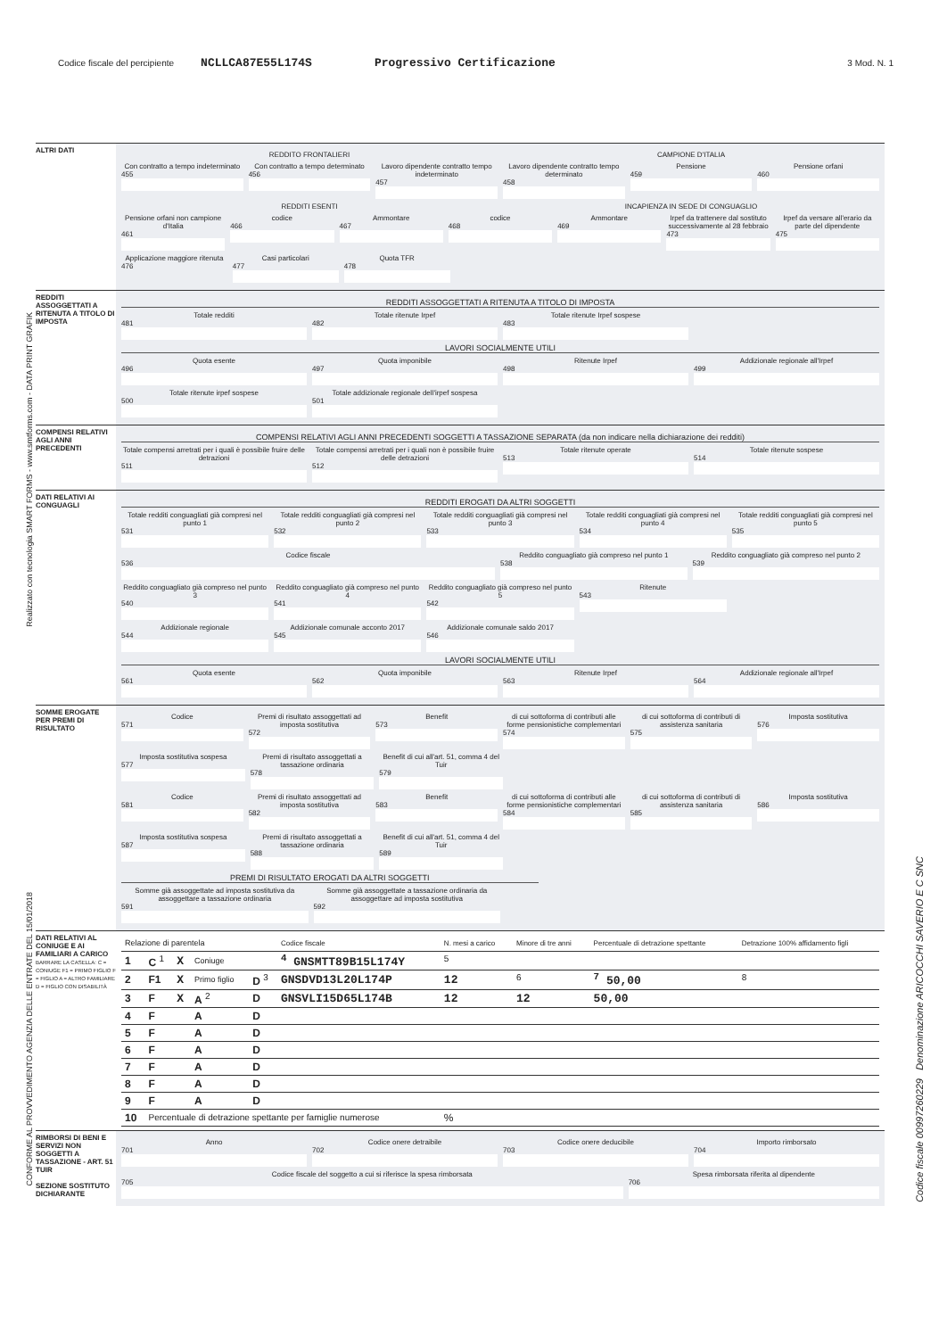Codice fiscale del percipiente NCLLCA87E55L174S Progressivo Certificazione 3 Mod. N. 1
ALTRI DATI
REDDITO FRONTALIERI CAMPIONE D'ITALIA
Con contratto a tempo indeterminato
455
Con contratto a tempo determinato
456
Lavoro dipendente contratto tempo indeterminato
457
Lavoro dipendente contratto tempo determinato
458
Pensione
459
Pensione orfani
460
REDDITI ESENTI INCAPIENZA IN SEDE DI CONGUAGLIO
Pensione orfani non campione d'Italia
461
codice
466
Ammontare
467
codice
468
Ammontare
469
Irpef da trattenere dal sostituto successivamente al 28 febbraio
473
Irpef da versare all'erario da parte del dipendente
475
Applicazione maggiore ritenuta
476
Casi particolari
477
Quota TFR
478
REDDITI ASSOGGETTATI A RITENUTA A TITOLO DI IMPOSTA
REDDITI ASSOGGETTATI A RITENUTA A TITOLO DI IMPOSTA
Totale redditi
481
Totale ritenute Irpef
482
Totale ritenute Irpef sospese
483
LAVORI SOCIALMENTE UTILI
Quota esente
496
Quota imponibile
497
Ritenute Irpef
498
Addizionale regionale all'Irpef
499
Totale ritenute irpef sospese
500
Totale addizionale regionale dell'irpef sospesa
501
COMPENSI RELATIVI AGLI ANNI PRECEDENTI
COMPENSI RELATIVI AGLI ANNI PRECEDENTI SOGGETTI A TASSAZIONE SEPARATA (da non indicare nella dichiarazione dei redditi)
Totale compensi arretrati per i quali è possibile fruire delle detrazioni
511
Totale compensi arretrati per i quali non è possibile fruire delle detrazioni
512
Totale ritenute operate
513
Totale ritenute sospese
514
DATI RELATIVI AI CONGUAGLI
REDDITI EROGATI DA ALTRI SOGGETTI
Totale redditi conguagliati già compresi nel punto 1
531
Totale redditi conguagliati già compresi nel punto 2
532
Totale redditi conguagliati già compresi nel punto 3
533
Totale redditi conguagliati già compresi nel punto 4
534
Totale redditi conguagliati già compresi nel punto 5
535
Codice fiscale
536
Reddito conguagliato già compreso nel punto 1
538
Reddito conguagliato già compreso nel punto 2
539
Reddito conguagliato già compreso nel punto 3
540
Reddito conguagliato già compreso nel punto 4
541
Reddito conguagliato già compreso nel punto 5
542
Ritenute
543
Addizionale regionale
544
Addizionale comunale acconto 2017
545
Addizionale comunale saldo 2017
546
LAVORI SOCIALMENTE UTILI
Quota esente
561
Quota imponibile
562
Ritenute Irpef
563
Addizionale regionale all'Irpef
564
SOMME EROGATE PER PREMI DI RISULTATO
Codice
571
Premi di risultato assoggettati ad imposta sostitutiva
572
Benefit
573
di cui sottoforma di contributi alle forme pensionistiche complementari
574
di cui sottoforma di contributi di assistenza sanitaria
575
Imposta sostitutiva
576
Imposta sostitutiva sospesa
577
Premi di risultato assoggettati a tassazione ordinaria
578
Benefit di cui all'art. 51, comma 4 del Tuir
579
Codice
581
Premi di risultato assoggettati ad imposta sostitutiva
582
Benefit
583
di cui sottoforma di contributi alle forme pensionistiche complementari
584
di cui sottoforma di contributi di assistenza sanitaria
585
Imposta sostitutiva
586
Imposta sostitutiva sospesa
587
Premi di risultato assoggettati a tassazione ordinaria
588
Benefit di cui all'art. 51, comma 4 del Tuir
589
PREMI DI RISULTATO EROGATI DA ALTRI SOGGETTI
Somme già assoggettate ad imposta sostitutiva da assoggettare a tassazione ordinaria
591
Somme già assoggettate a tassazione ordinaria da assoggettare ad imposta sostitutiva
592
DATI RELATIVI AL CONIUGE E AI FAMILIARI A CARICO
BARRARE LA CASELLA: C = CONIUGE F1 = PRIMO FIGLIO F = FIGLIO A = ALTRO FAMILIARE D = FIGLIO CON DISABILITÀ
| Relazione di parentela | | | | | Codice fiscale | N. mesi a carico | Minore di tre anni | Percentuale di detrazione spettante | Detrazione 100% affidamento figli |
| 1 | C <sup>1</sup> | X | Coniuge | | <sup>4</sup> GNSMTT89B15L174Y | <sup>5</sup> | | | |
| 2 | F1 | X | Primo figlio | D <sup>3</sup> | GNSDVD13L20L174P | 12 | <sup>6</sup> | <sup>7</sup> 50,00 | <sup>8</sup> |
| 3 | F | X | A <sup>2</sup> | D | GNSVLI15D65L174B | 12 | 12 | 50,00 | |
| 4 | F | | A | D | | | | | |
| 5 | F | | A | D | | | | | |
| 6 | F | | A | D | | | | | |
| 7 | F | | A | D | | | | | |
| 8 | F | | A | D | | | | | |
| 9 | F | | A | D | | | | | |
| 10 | Percentuale di detrazione spettante per famiglie numerose | | | | | % | | | |
RIMBORSI DI BENI E SERVIZI NON SOGGETTI A TASSAZIONE - ART. 51 TUIR
SEZIONE SOSTITUTO DICHIARANTE
Anno
701
Codice onere detraibile
702
Codice onere deducibile
703
Importo rimborsato
704
Codice fiscale del soggetto a cui si riferisce la spesa rimborsata
705
Spesa rimborsata riferita al dipendente
706
Realizzato con tecnologia SMART FORMS - www.smtforms.com - DATA PRINT GRAFIK
CONFORME AL PROVVEDIMENTO AGENZIA DELLE ENTRATE DEL 15/01/2018
Codice fiscale 00997260229 Denominazione ARICOCCHI SAVERIO E C SNC